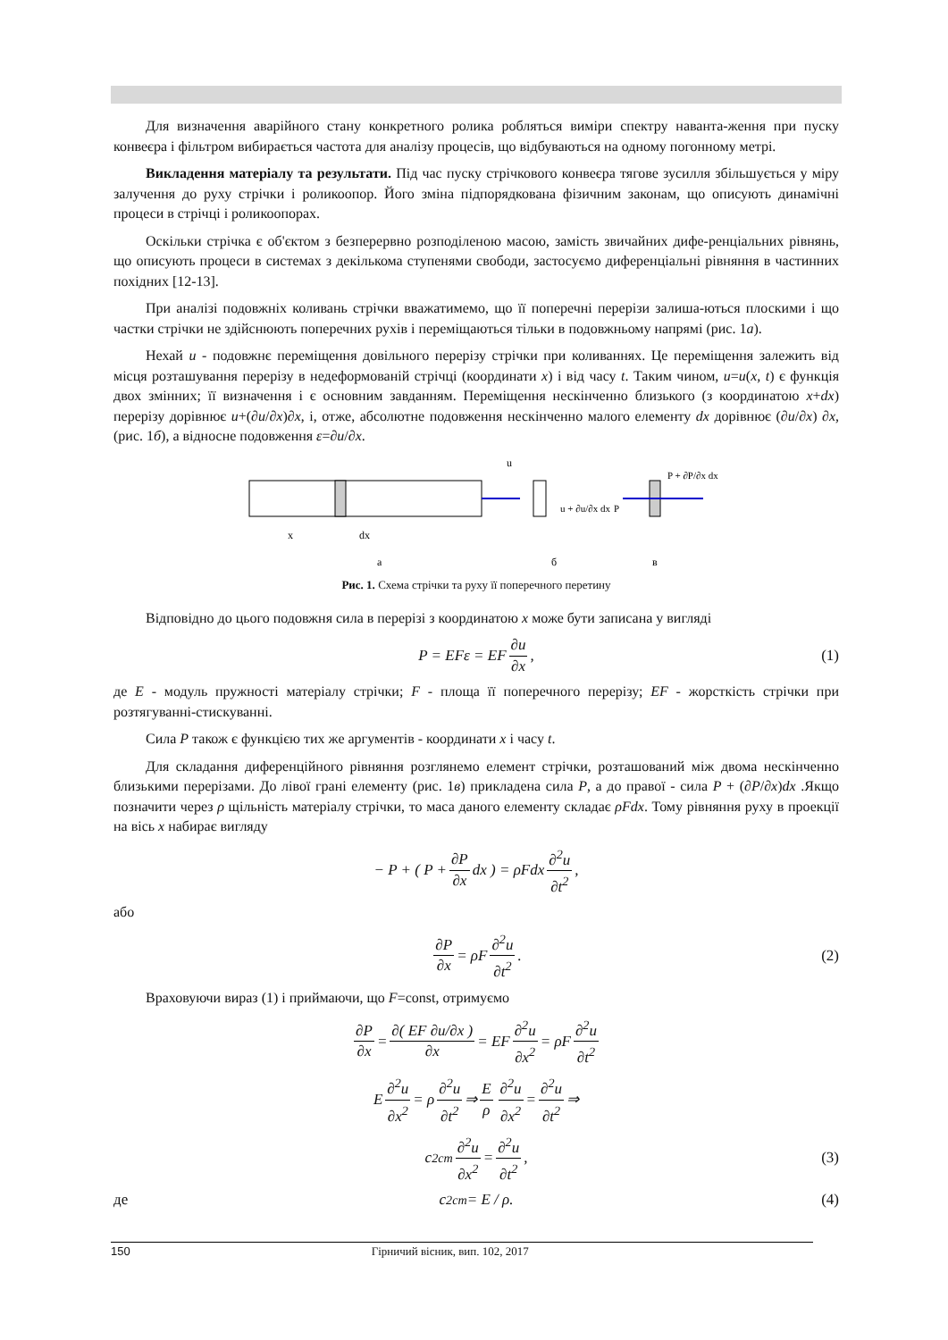Для визначення аварійного стану конкретного ролика робляться виміри спектру наванта-ження при пуску конвеєра і фільтром вибирається частота для аналізу процесів, що відбуваються на одному погонному метрі.
Викладення матеріалу та результати. Під час пуску стрічкового конвеєра тягове зусилля збільшується у міру залучення до руху стрічки і роликоопор. Його зміна підпорядкована фізичним законам, що описують динамічні процеси в стрічці і роликоопорах.
Оскільки стрічка є об'єктом з безперервно розподіленою масою, замість звичайних дифе-ренціальних рівнянь, що описують процеси в системах з декількома ступенями свободи, застосуємо диференціальні рівняння в частинних похідних [12-13].
При аналізі подовжніх коливань стрічки вважатимемо, що її поперечні перерізи залиша-ються плоскими і що частки стрічки не здійснюють поперечних рухів і переміщаються тільки в подовжньому напрямі (рис. 1а).
Нехай u - подовжнє переміщення довільного перерізу стрічки при коливаннях. Це переміщення залежить від місця розташування перерізу в недеформованій стрічці (координати x) і від часу t. Таким чином, u=u(x, t) є функція двох змінних; її визначення і є основним завданням. Переміщення нескінченно близького (з координатою x+dx) перерізу дорівнює u+(∂u/∂x)∂x, і, отже, абсолютне подовження нескінченно малого елементу dx дорівнює (∂u/∂x) ∂x, (рис. 1б), а відносне подовження ε=∂u/∂x.
x
dx
u
u + ∂u/∂x dx
P + ∂P/∂x dx
P
а
б
в
Рис. 1. Схема стрічки та руху її поперечного перетину
Відповідно до цього подовжня сила в перерізі з координатою x може бути записана у вигляді
P = EFε = EF ∂u ∂x, (1)
де E - модуль пружності матеріалу стрічки; F - площа її поперечного перерізу; EF - жорсткість стрічки при розтягуванні-стискуванні.
Сила P також є функцією тих же аргументів - координати x і часу t.
Для складання диференційного рівняння розглянемо елемент стрічки, розташований між двома нескінченно близькими перерізами. До лівої грані елементу (рис. 1в) прикладена сила P, а до правої - сила P + (∂P/∂x)dx .Якщо позначити через ρ щільність матеріалу стрічки, то маса даного елементу складає ρFdx. Тому рівняння руху в проекції на вісь x набирає вигляду
− P + ( P + ∂P ∂x dx ) = ρFdx ∂<sup>2</sup>u ∂t<sup>2</sup>,
або
∂P ∂x = ρF ∂<sup>2</sup>u ∂t<sup>2</sup>. (2)
Враховуючи вираз (1) і приймаючи, що F=const, отримуємо
∂P ∂x = ∂( EF ∂u/∂x ) ∂x = EF ∂<sup>2</sup>u ∂x<sup>2</sup> = ρF ∂<sup>2</sup>u ∂t<sup>2</sup>
E ∂<sup>2</sup>u ∂x<sup>2</sup> = ρ ∂<sup>2</sup>u ∂t<sup>2</sup> ⇒ E ρ ∂<sup>2</sup>u ∂x<sup>2</sup> = ∂<sup>2</sup>u ∂t<sup>2</sup> ⇒
c<sup>2</sup><sub>cm</sub> ∂<sup>2</sup>u ∂x<sup>2</sup> = ∂<sup>2</sup>u ∂t<sup>2</sup>, (3)
де c<sup>2</sup><sub>cm</sub> = E / ρ. (4)
150 Гірничий вісник, вип. 102, 2017